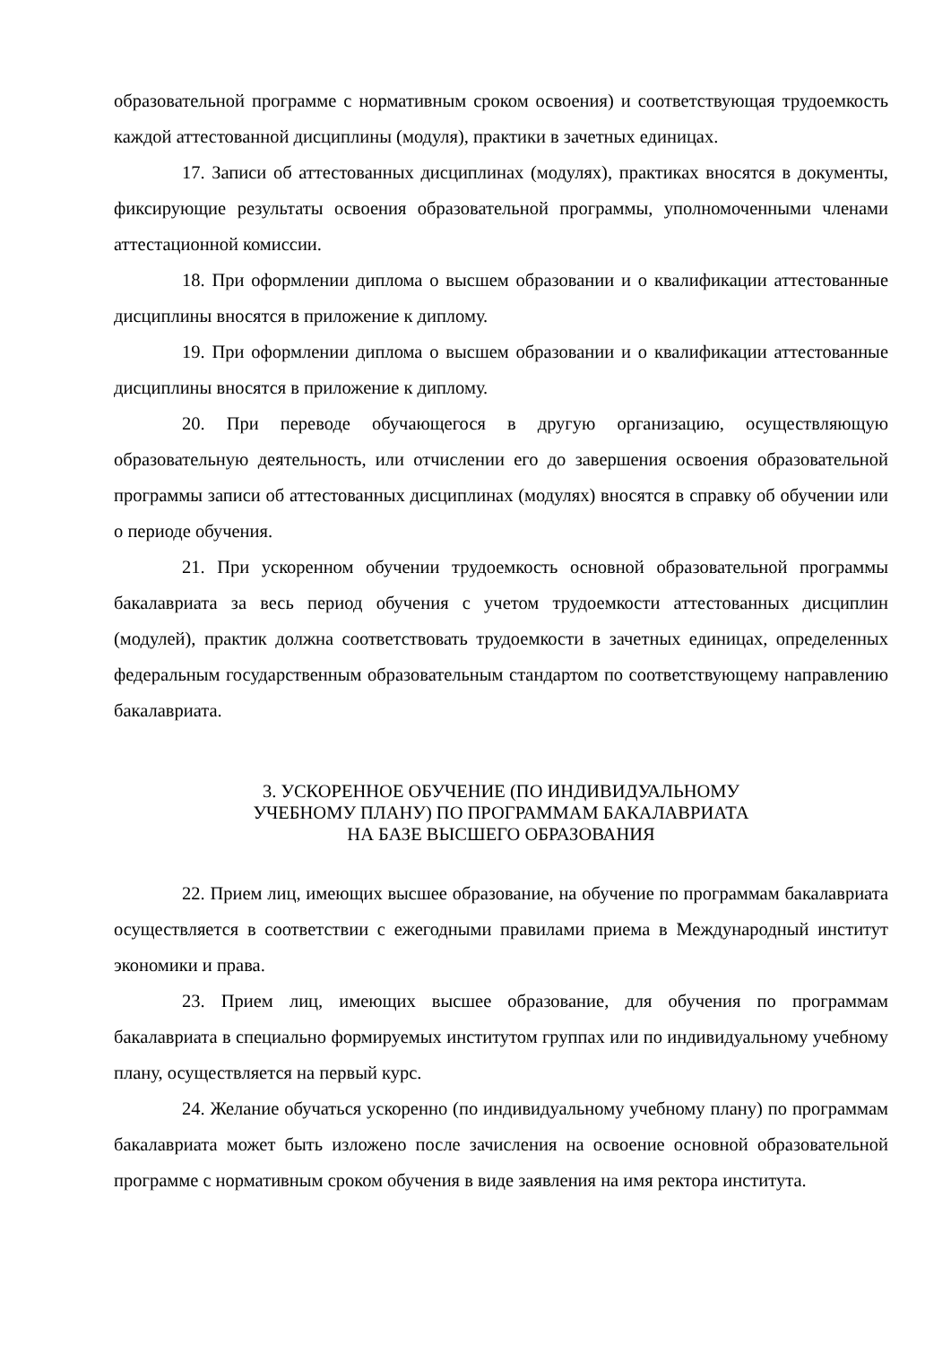образовательной программе с нормативным сроком освоения) и соответствующая трудоемкость каждой аттестованной дисциплины (модуля), практики в зачетных единицах.
17. Записи об аттестованных дисциплинах (модулях), практиках вносятся в документы, фиксирующие результаты освоения образовательной программы, уполномоченными членами аттестационной комиссии.
18. При оформлении диплома о высшем образовании и о квалификации аттестованные дисциплины вносятся в приложение к диплому.
19. При оформлении диплома о высшем образовании и о квалификации аттестованные дисциплины вносятся в приложение к диплому.
20. При переводе обучающегося в другую организацию, осуществляющую образовательную деятельность, или отчислении его до завершения освоения образовательной программы записи об аттестованных дисциплинах (модулях) вносятся в справку об обучении или о периоде обучения.
21. При ускоренном обучении трудоемкость основной образовательной программы бакалавриата за весь период обучения с учетом трудоемкости аттестованных дисциплин (модулей), практик должна соответствовать трудоемкости в зачетных единицах, определенных федеральным государственным образовательным стандартом по соответствующему направлению бакалавриата.
3. УСКОРЕННОЕ ОБУЧЕНИЕ (ПО ИНДИВИДУАЛЬНОМУ
УЧЕБНОМУ ПЛАНУ) ПО ПРОГРАММАМ БАКАЛАВРИАТА
НА БАЗЕ ВЫСШЕГО ОБРАЗОВАНИЯ
22. Прием лиц, имеющих высшее образование, на обучение по программам бакалавриата осуществляется в соответствии с ежегодными правилами приема в Международный институт экономики и права.
23. Прием лиц, имеющих высшее образование, для обучения по программам бакалавриата в специально формируемых институтом группах или по индивидуальному учебному плану, осуществляется на первый курс.
24. Желание обучаться ускоренно (по индивидуальному учебному плану) по программам бакалавриата может быть изложено после зачисления на освоение основной образовательной программе с нормативным сроком обучения в виде заявления на имя ректора института.